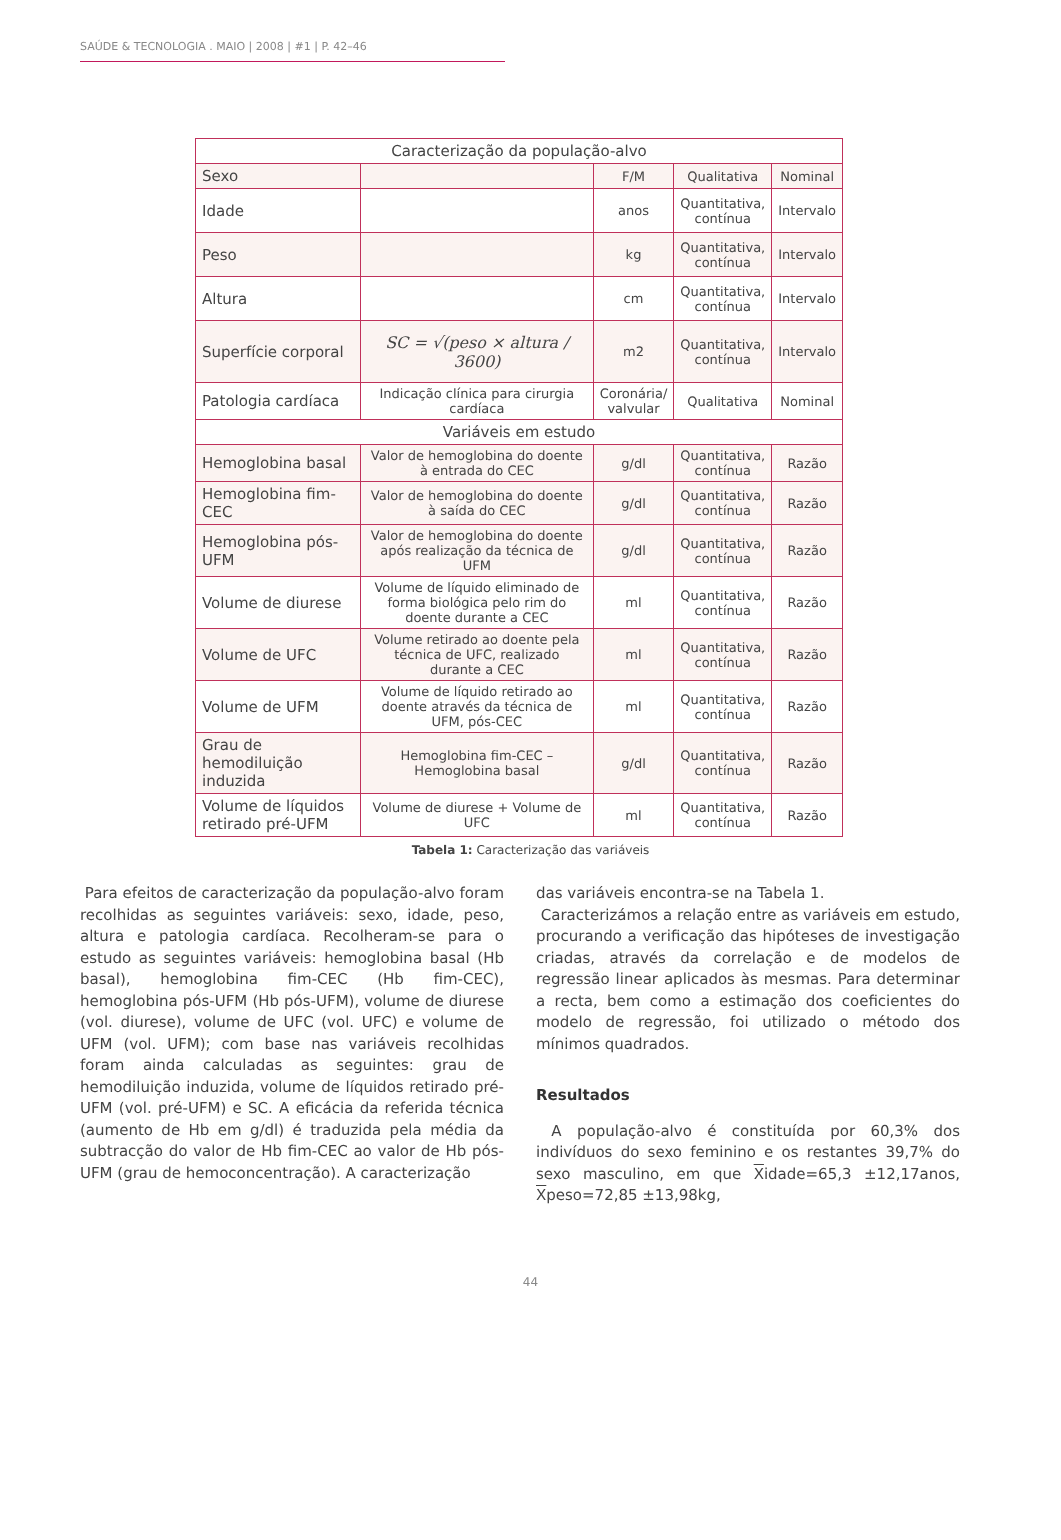SAÚDE & TECNOLOGIA . MAIO | 2008 | #1 | P. 42–46
| Caracterização da população-alvo | | | | |
| Sexo | | F/M | Qualitativa | Nominal |
| Idade | | anos | Quantitativa, contínua | Intervalo |
| Peso | | kg | Quantitativa, contínua | Intervalo |
| Altura | | cm | Quantitativa, contínua | Intervalo |
| Superfície corporal | SC = √(peso × altura / 3600) | m2 | Quantitativa, contínua | Intervalo |
| Patologia cardíaca | Indicação clínica para cirurgia cardíaca | Coronária/ valvular | Qualitativa | Nominal |
| Variáveis em estudo | | | | |
| Hemoglobina basal | Valor de hemoglobina do doente à entrada do CEC | g/dl | Quantitativa, contínua | Razão |
| Hemoglobina fim-CEC | Valor de hemoglobina do doente à saída do CEC | g/dl | Quantitativa, contínua | Razão |
| Hemoglobina pós-UFM | Valor de hemoglobina do doente após realização da técnica de UFM | g/dl | Quantitativa, contínua | Razão |
| Volume de diurese | Volume de líquido eliminado de forma biológica pelo rim do doente durante a CEC | ml | Quantitativa, contínua | Razão |
| Volume de UFC | Volume retirado ao doente pela técnica de UFC, realizado durante a CEC | ml | Quantitativa, contínua | Razão |
| Volume de UFM | Volume de líquido retirado ao doente através da técnica de UFM, pós-CEC | ml | Quantitativa, contínua | Razão |
| Grau de hemodiluição induzida | Hemoglobina fim-CEC – Hemoglobina basal | g/dl | Quantitativa, contínua | Razão |
| Volume de líquidos retirado pré-UFM | Volume de diurese + Volume de UFC | ml | Quantitativa, contínua | Razão |
Tabela 1: Caracterização das variáveis
Para efeitos de caracterização da população-alvo foram recolhidas as seguintes variáveis: sexo, idade, peso, altura e patologia cardíaca. Recolheram-se para o estudo as seguintes variáveis: hemoglobina basal (Hb basal), hemoglobina fim-CEC (Hb fim-CEC), hemoglobina pós-UFM (Hb pós-UFM), volume de diurese (vol. diurese), volume de UFC (vol. UFC) e volume de UFM (vol. UFM); com base nas variáveis recolhidas foram ainda calculadas as seguintes: grau de hemodiluição induzida, volume de líquidos retirado pré-UFM (vol. pré-UFM) e SC. A eficácia da referida técnica (aumento de Hb em g/dl) é traduzida pela média da subtracção do valor de Hb fim-CEC ao valor de Hb pós-UFM (grau de hemoconcentração). A caracterização
das variáveis encontra-se na Tabela 1.
Caracterizámos a relação entre as variáveis em estudo, procurando a verificação das hipóteses de investigação criadas, através da correlação e de modelos de regressão linear aplicados às mesmas. Para determinar a recta, bem como a estimação dos coeficientes do modelo de regressão, foi utilizado o método dos mínimos quadrados.
Resultados
A população-alvo é constituída por 60,3% dos indivíduos do sexo feminino e os restantes 39,7% do sexo masculino, em que Xidade=65,3 ±12,17anos, Xpeso=72,85 ±13,98kg,
44